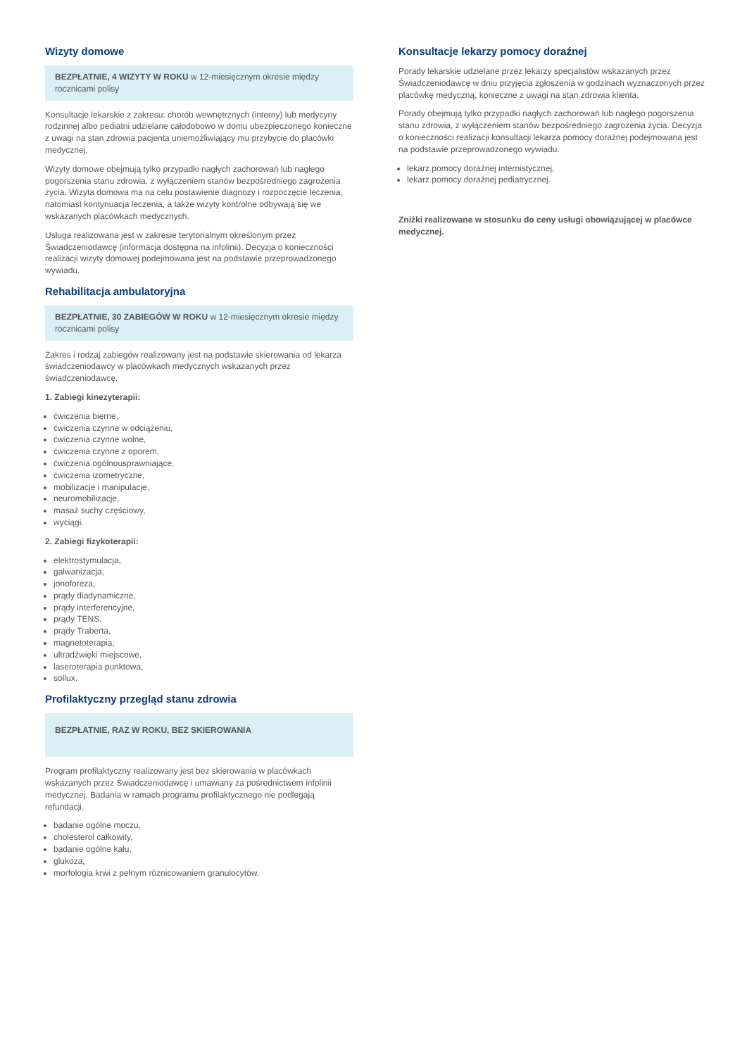Wizyty domowe
BEZPŁATNIE, 4 WIZYTY W ROKU w 12-miesięcznym okresie między rocznicami polisy
Konsultacje lekarskie z zakresu: chorób wewnętrznych (interny) lub medycyny rodzinnej albo pediatrii udzielane całodobowo w domu ubezpieczonego konieczne z uwagi na stan zdrowia pacjenta uniemożliwiający mu przybycie do placówki medycznej.
Wizyty domowe obejmują tylko przypadki nagłych zachorowań lub nagłego pogorszenia stanu zdrowia, z wyłączeniem stanów bezpośredniego zagrożenia życia. Wizyta domowa ma na celu postawienie diagnozy i rozpoczęcie leczenia, natomiast kontynuacja leczenia, a także wizyty kontrolne odbywają się we wskazanych placówkach medycznych.
Usługa realizowana jest w zakresie terytorialnym określonym przez Świadczeniodawcę (informacja dostępna na infolinii). Decyzja o konieczności realizacji wizyty domowej podejmowana jest na podstawie przeprowadzonego wywiadu.
Rehabilitacja ambulatoryjna
BEZPŁATNIE, 30 ZABIEGÓW W ROKU w 12-miesięcznym okresie między rocznicami polisy
Zakres i rodzaj zabiegów realizowany jest na podstawie skierowania od lekarza świadczeniodawcy w placówkach medycznych wskazanych przez świadczeniodawcę.
1. Zabiegi kinezyterapii:
ćwiczenia bierne,
ćwiczenia czynne w odciążeniu,
ćwiczenia czynne wolne,
ćwiczenia czynne z oporem,
ćwiczenia ogólnousprawniające,
ćwiczenia izometryczne,
mobilizacje i manipulacje,
neuromobilizacje,
masaż suchy częściowy,
wyciągi.
2. Zabiegi fizykoterapii:
elektrostymulacja,
galwanizacja,
jonoforeza,
prądy diadynamiczne,
prądy interferencyjne,
prądy TENS,
prądy Traberta,
magnetoterapia,
ultradźwięki miejscowe,
laseroterapia punktowa,
sollux.
Profilaktyczny przegląd stanu zdrowia
BEZPŁATNIE, RAZ W ROKU, BEZ SKIEROWANIA
Program profilaktyczny realizowany jest bez skierowania w placówkach wskazanych przez Świadczeniodawcę i umawiany za pośrednictwem infolinii medycznej. Badania w ramach programu profilaktycznego nie podlegają refundacji.
badanie ogólne moczu,
cholesterol całkowity,
badanie ogólne kału,
glukoza,
morfologia krwi z pełnym różnicowaniem granulocytów.
Konsultacje lekarzy pomocy doraźnej
Porady lekarskie udzielane przez lekarzy specjalistów wskazanych przez Świadczeniodawcę w dniu przyjęcia zgłoszenia w godzinach wyznaczonych przez placówkę medyczną, konieczne z uwagi na stan zdrowia klienta.
Porady obejmują tylko przypadki nagłych zachorowań lub nagłego pogorszenia stanu zdrowia, z wyłączeniem stanów bezpośredniego zagrożenia życia. Decyzja o konieczności realizacji konsultacji lekarza pomocy doraźnej podejmowana jest na podstawie przeprowadzonego wywiadu.
lekarz pomocy doraźnej internistycznej,
lekarz pomocy doraźnej pediatrycznej.
Zniżki realizowane w stosunku do ceny usługi obowiązującej w placówce medycznej.